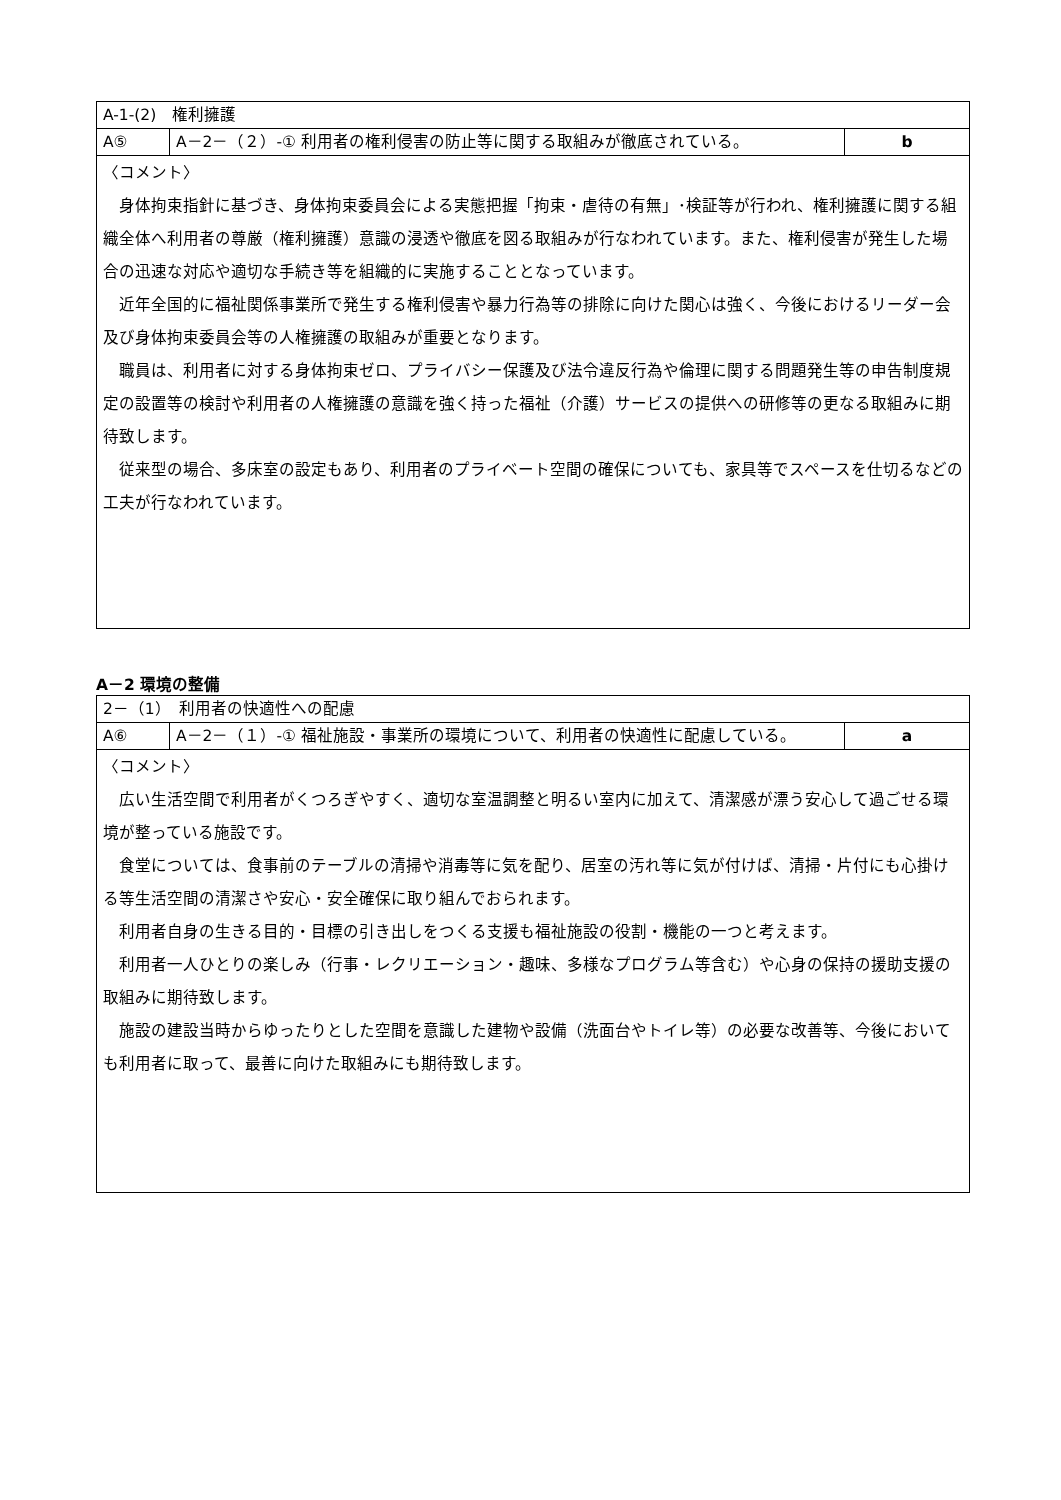| A-1-(2) 権利擁護 | | |
| A⑤ | A－2－（２）-① 利用者の権利侵害の防止等に関する取組みが徹底されている。 | b |
| 〈コメント〉 身体拘束指針に基づき、身体拘束委員会による実態把握「拘束・虐待の有無」･検証等が行われ、権利擁護に関する組織全体へ利用者の尊厳（権利擁護）意識の浸透や徹底を図る取組みが行なわれています。また、権利侵害が発生した場合の迅速な対応や適切な手続き等を組織的に実施することとなっています。 近年全国的に福祉関係事業所で発生する権利侵害や暴力行為等の排除に向けた関心は強く、今後におけるリーダー会及び身体拘束委員会等の人権擁護の取組みが重要となります。 職員は、利用者に対する身体拘束ゼロ、プライバシー保護及び法令違反行為や倫理に関する問題発生等の申告制度規定の設置等の検討や利用者の人権擁護の意識を強く持った福祉（介護）サービスの提供への研修等の更なる取組みに期待致します。 従来型の場合、多床室の設定もあり、利用者のプライベート空間の確保についても、家具等でスペースを仕切るなどの工夫が行なわれています。 | | |
A－2 環境の整備
| 2－（1） 利用者の快適性への配慮 | | |
| A⑥ | A－2－（１）-① 福祉施設・事業所の環境について、利用者の快適性に配慮している。 | a |
| 〈コメント〉 広い生活空間で利用者がくつろぎやすく、適切な室温調整と明るい室内に加えて、清潔感が漂う安心して過ごせる環境が整っている施設です。 食堂については、食事前のテーブルの清掃や消毒等に気を配り、居室の汚れ等に気が付けば、清掃・片付にも心掛ける等生活空間の清潔さや安心・安全確保に取り組んでおられます。 利用者自身の生きる目的・目標の引き出しをつくる支援も福祉施設の役割・機能の一つと考えます。 利用者一人ひとりの楽しみ（行事・レクリエーション・趣味、多様なプログラム等含む）や心身の保持の援助支援の取組みに期待致します。 施設の建設当時からゆったりとした空間を意識した建物や設備（洗面台やトイレ等）の必要な改善等、今後においても利用者に取って、最善に向けた取組みにも期待致します。 | | |